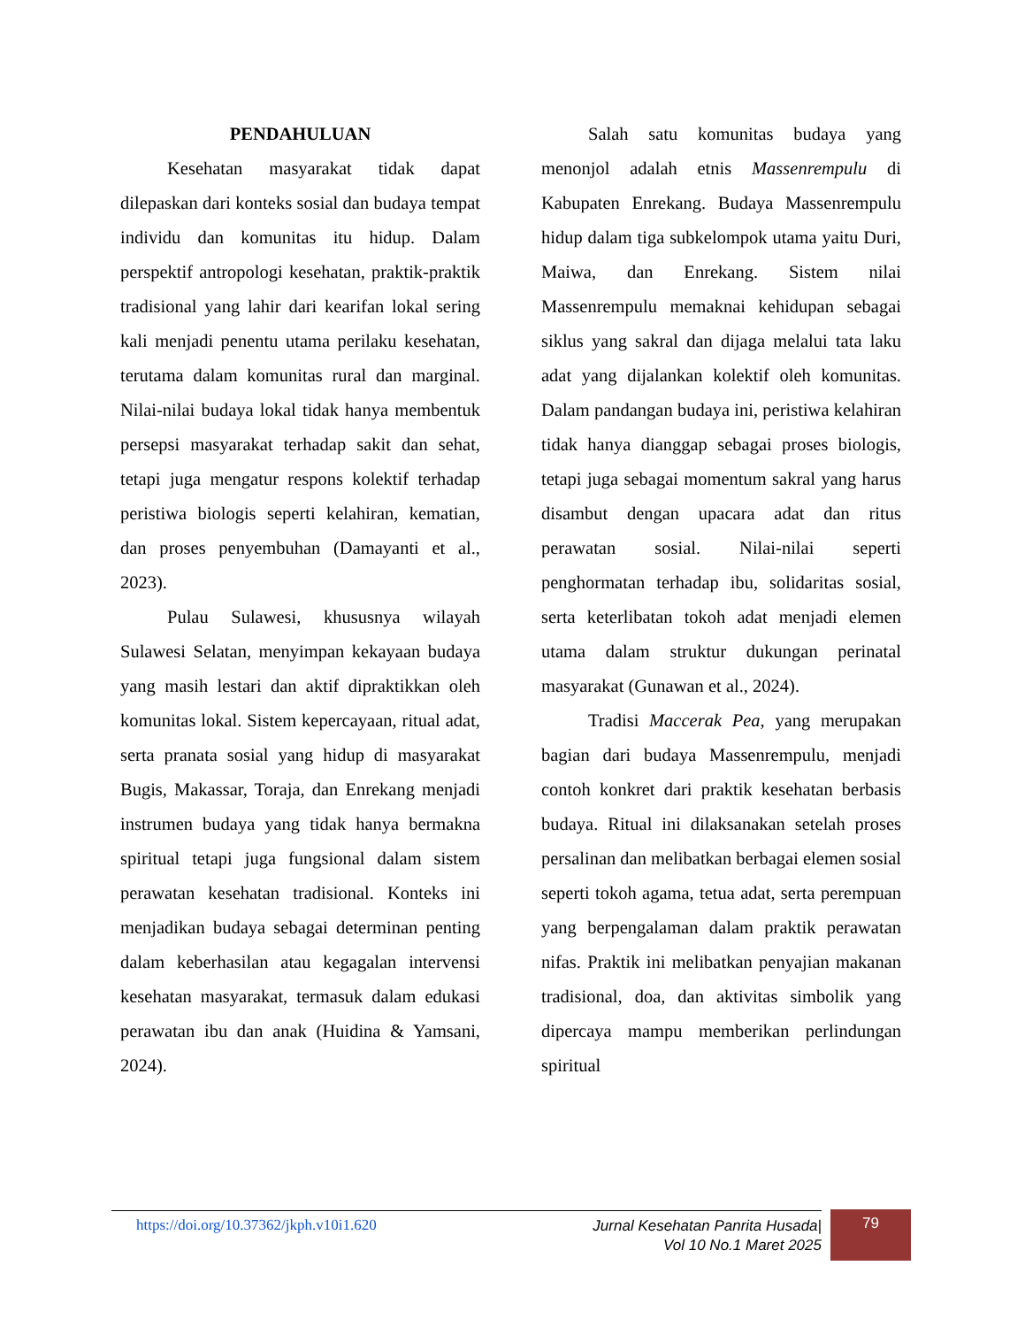PENDAHULUAN
Kesehatan masyarakat tidak dapat dilepaskan dari konteks sosial dan budaya tempat individu dan komunitas itu hidup. Dalam perspektif antropologi kesehatan, praktik-praktik tradisional yang lahir dari kearifan lokal sering kali menjadi penentu utama perilaku kesehatan, terutama dalam komunitas rural dan marginal. Nilai-nilai budaya lokal tidak hanya membentuk persepsi masyarakat terhadap sakit dan sehat, tetapi juga mengatur respons kolektif terhadap peristiwa biologis seperti kelahiran, kematian, dan proses penyembuhan (Damayanti et al., 2023).
Pulau Sulawesi, khususnya wilayah Sulawesi Selatan, menyimpan kekayaan budaya yang masih lestari dan aktif dipraktikkan oleh komunitas lokal. Sistem kepercayaan, ritual adat, serta pranata sosial yang hidup di masyarakat Bugis, Makassar, Toraja, dan Enrekang menjadi instrumen budaya yang tidak hanya bermakna spiritual tetapi juga fungsional dalam sistem perawatan kesehatan tradisional. Konteks ini menjadikan budaya sebagai determinan penting dalam keberhasilan atau kegagalan intervensi kesehatan masyarakat, termasuk dalam edukasi perawatan ibu dan anak (Huidina & Yamsani, 2024).
Salah satu komunitas budaya yang menonjol adalah etnis Massenrempulu di Kabupaten Enrekang. Budaya Massenrempulu hidup dalam tiga subkelompok utama yaitu Duri, Maiwa, dan Enrekang. Sistem nilai Massenrempulu memaknai kehidupan sebagai siklus yang sakral dan dijaga melalui tata laku adat yang dijalankan kolektif oleh komunitas. Dalam pandangan budaya ini, peristiwa kelahiran tidak hanya dianggap sebagai proses biologis, tetapi juga sebagai momentum sakral yang harus disambut dengan upacara adat dan ritus perawatan sosial. Nilai-nilai seperti penghormatan terhadap ibu, solidaritas sosial, serta keterlibatan tokoh adat menjadi elemen utama dalam struktur dukungan perinatal masyarakat (Gunawan et al., 2024).
Tradisi Maccerak Pea, yang merupakan bagian dari budaya Massenrempulu, menjadi contoh konkret dari praktik kesehatan berbasis budaya. Ritual ini dilaksanakan setelah proses persalinan dan melibatkan berbagai elemen sosial seperti tokoh agama, tetua adat, serta perempuan yang berpengalaman dalam praktik perawatan nifas. Praktik ini melibatkan penyajian makanan tradisional, doa, dan aktivitas simbolik yang dipercaya mampu memberikan perlindungan spiritual
https://doi.org/10.37362/jkph.v10i1.620
Jurnal Kesehatan Panrita Husada|
Vol 10 No.1 Maret 2025
79